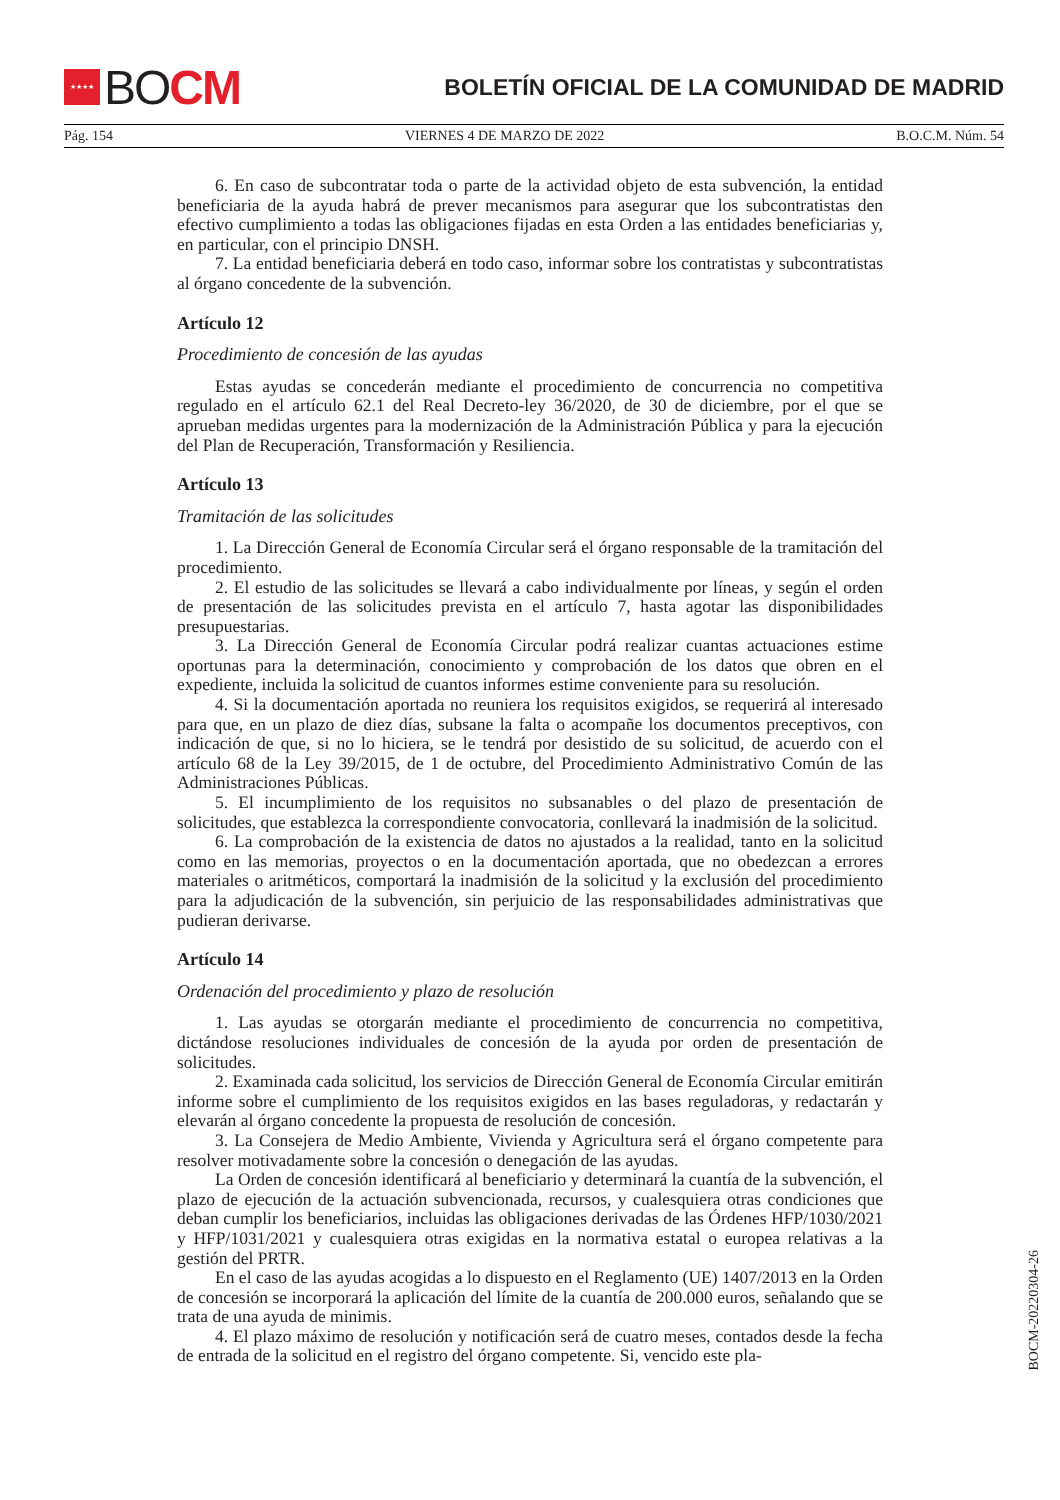★★★★
BO CM
BOLETÍN OFICIAL DE LA COMUNIDAD DE MADRID
Pág. 154 VIERNES 4 DE MARZO DE 2022 B.O.C.M. Núm. 54
6. En caso de subcontratar toda o parte de la actividad objeto de esta subvención, la entidad beneficiaria de la ayuda habrá de prever mecanismos para asegurar que los subcontratistas den efectivo cumplimiento a todas las obligaciones fijadas en esta Orden a las entidades beneficiarias y, en particular, con el principio DNSH.
7. La entidad beneficiaria deberá en todo caso, informar sobre los contratistas y subcontratistas al órgano concedente de la subvención.
Artículo 12
Procedimiento de concesión de las ayudas
Estas ayudas se concederán mediante el procedimiento de concurrencia no competitiva regulado en el artículo 62.1 del Real Decreto-ley 36/2020, de 30 de diciembre, por el que se aprueban medidas urgentes para la modernización de la Administración Pública y para la ejecución del Plan de Recuperación, Transformación y Resiliencia.
Artículo 13
Tramitación de las solicitudes
1. La Dirección General de Economía Circular será el órgano responsable de la tramitación del procedimiento.
2. El estudio de las solicitudes se llevará a cabo individualmente por líneas, y según el orden de presentación de las solicitudes prevista en el artículo 7, hasta agotar las disponibilidades presupuestarias.
3. La Dirección General de Economía Circular podrá realizar cuantas actuaciones estime oportunas para la determinación, conocimiento y comprobación de los datos que obren en el expediente, incluida la solicitud de cuantos informes estime conveniente para su resolución.
4. Si la documentación aportada no reuniera los requisitos exigidos, se requerirá al interesado para que, en un plazo de diez días, subsane la falta o acompañe los documentos preceptivos, con indicación de que, si no lo hiciera, se le tendrá por desistido de su solicitud, de acuerdo con el artículo 68 de la Ley 39/2015, de 1 de octubre, del Procedimiento Administrativo Común de las Administraciones Públicas.
5. El incumplimiento de los requisitos no subsanables o del plazo de presentación de solicitudes, que establezca la correspondiente convocatoria, conllevará la inadmisión de la solicitud.
6. La comprobación de la existencia de datos no ajustados a la realidad, tanto en la solicitud como en las memorias, proyectos o en la documentación aportada, que no obedezcan a errores materiales o aritméticos, comportará la inadmisión de la solicitud y la exclusión del procedimiento para la adjudicación de la subvención, sin perjuicio de las responsabilidades administrativas que pudieran derivarse.
Artículo 14
Ordenación del procedimiento y plazo de resolución
1. Las ayudas se otorgarán mediante el procedimiento de concurrencia no competitiva, dictándose resoluciones individuales de concesión de la ayuda por orden de presentación de solicitudes.
2. Examinada cada solicitud, los servicios de Dirección General de Economía Circular emitirán informe sobre el cumplimiento de los requisitos exigidos en las bases reguladoras, y redactarán y elevarán al órgano concedente la propuesta de resolución de concesión.
3. La Consejera de Medio Ambiente, Vivienda y Agricultura será el órgano competente para resolver motivadamente sobre la concesión o denegación de las ayudas.
La Orden de concesión identificará al beneficiario y determinará la cuantía de la subvención, el plazo de ejecución de la actuación subvencionada, recursos, y cualesquiera otras condiciones que deban cumplir los beneficiarios, incluidas las obligaciones derivadas de las Órdenes HFP/1030/2021 y HFP/1031/2021 y cualesquiera otras exigidas en la normativa estatal o europea relativas a la gestión del PRTR.
En el caso de las ayudas acogidas a lo dispuesto en el Reglamento (UE) 1407/2013 en la Orden de concesión se incorporará la aplicación del límite de la cuantía de 200.000 euros, señalando que se trata de una ayuda de minimis.
4. El plazo máximo de resolución y notificación será de cuatro meses, contados desde la fecha de entrada de la solicitud en el registro del órgano competente. Si, vencido este pla-
BOCM-20220304-26